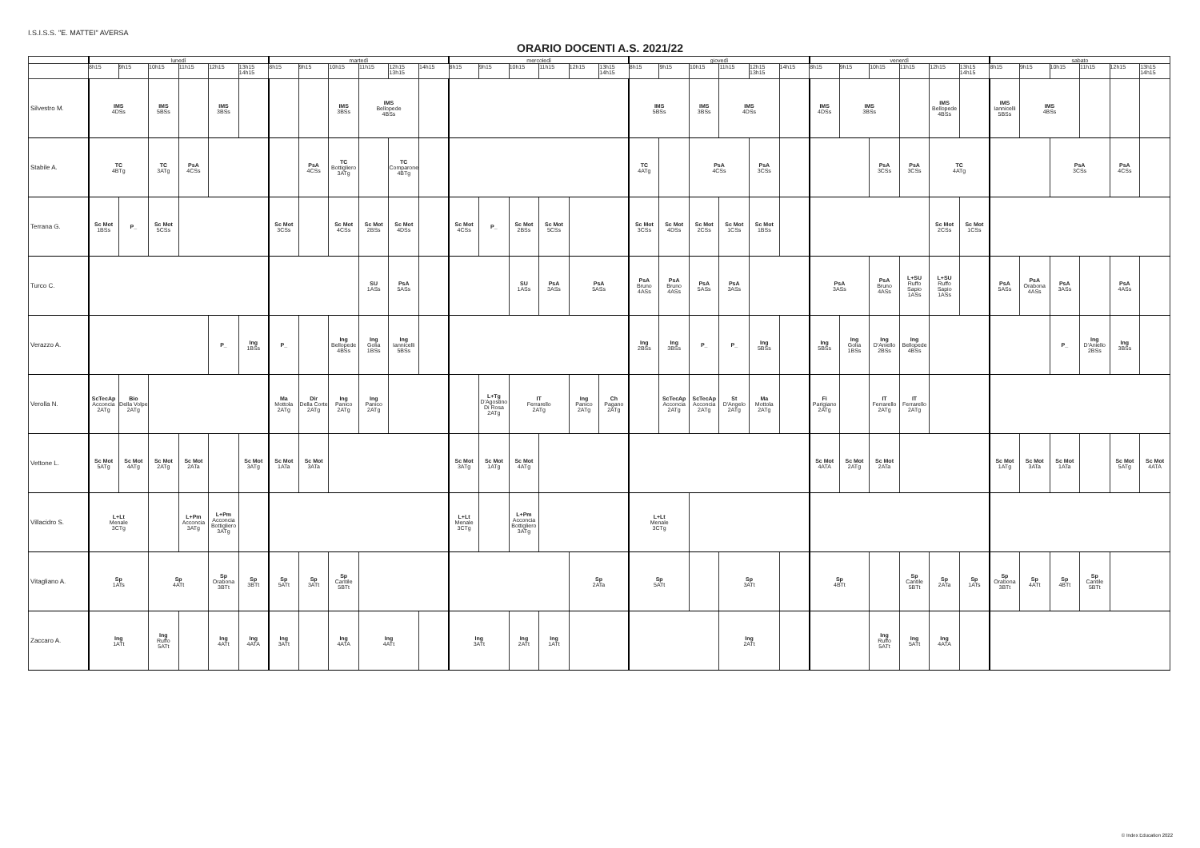I.S.I.S.S. "E. MATTEI" AVERSA
ORARIO DOCENTI A.S. 2021/22
| | lunedì | | | | | | martedì | | | | | | mercoledì | | | | | | giovedì | | | | | | venerdì | | | | | | sabato | | | | | |
| --- | --- | --- | --- | --- | --- | --- | --- | --- | --- | --- | --- | --- | --- | --- | --- | --- | --- | --- | --- | --- | --- | --- | --- | --- | --- | --- | --- | --- | --- | --- | --- | --- | --- | --- | --- | --- |
| | 8h15 | 9h15 | 10h15 | 11h15 | 12h15 | 13h15 14h15 | 8h15 | 9h15 | 10h15 | 11h15 | 12h15 13h15 | 14h15 | 8h15 | 9h15 | 10h15 | 11h15 | 12h15 | 13h15 14h15 | 8h15 | 9h15 | 10h15 | 11h15 | 12h15 13h15 | 14h15 | 8h15 | 9h15 | 10h15 | 11h15 | 12h15 | 13h15 14h15 | 8h15 | 9h15 | 10h15 | 11h15 | 12h15 | 13h15 14h15 |
| Silvestro M. | IMS 4DSs | | IMS 5BSs | | IMS 3BSs | | | | IMS 3BSs | IMS Bellopede 4BSs | | | | | | | | | IMS 5BSs | | IMS 3BSs | IMS 4DSs | | | IMS 4DSs | IMS 3BSs | | | IMS Bellopede 4BSs | | IMS Iannicelli 5BSs | IMS 4BSs | | | | |
| Stabile A. | TC 4BTg | | TC 3ATg | PsA 4CSs | | | | PsA 4CSs | TC Bottigliero 3ATg | | TC Comparone 4BTg | | | | | | | | TC 4ATg | | PsA 4CSs | | PsA 3CSs | | | | PsA 3CSs | PsA 3CSs | TC 4ATg | | | | PsA 3CSs | | PsA 4CSs | |
| Terrana G. | Sc Mot 1BSs | P_ | Sc Mot 5CSs | | | | Sc Mot 3CSs | | Sc Mot 4CSs | Sc Mot 2BSs | Sc Mot 4DSs | | Sc Mot 4CSs | P_ | Sc Mot 2BSs | Sc Mot 5CSs | | | Sc Mot 3CSs | Sc Mot 4DSs | Sc Mot 2CSs | Sc Mot 1CSs | Sc Mot 1BSs | | | | | | Sc Mot 2CSs | Sc Mot 1CSs | | | | | | |
| Turco C. | | | | | | | | | | SU 1ASs | PsA 5ASs | | | | SU 1ASs | PsA 3ASs | PsA 5ASs | | PsA Bruno 4ASs | PsA Bruno 4ASs | PsA 5ASs | PsA 3ASs | | | PsA 3ASs | | PsA Bruno 4ASs | L+SU Ruffo Sapio 1ASs | L+SU Ruffo Sapio 1ASs | | PsA 5ASs | PsA Orabona 4ASs | PsA 3ASs | | PsA 4ASs | |
| Verazzo A. | | | | | P_ | Ing 1BSs | P_ | | Ing Bellopede 4BSs | Ing Golia 1BSs | Ing Iannicelli 5BSs | | | | | | | | Ing 2BSs | Ing 3BSs | P_ | P_ | Ing 5BSs | | Ing 5BSs | Ing Golia 1BSs | Ing D'Aniello 2BSs | Ing Bellopede 4BSs | | | | | P_ | Ing D'Aniello 2BSs | Ing 3BSs | |
| Verolla N. | ScTecAp Acconcia 2ATg | Bio Della Volpe 2ATg | | | | | Ma Mottola 2ATg | Dir Della Corte 2ATg | Ing Panico 2ATg | Ing Panico 2ATg | | | | L+Tg D'Agostino Di Rosa 2ATg | IT Ferrarello 2ATg | | Ing Panico 2ATg | Ch Pagano 2ATg | | ScTecAp Acconcia 2ATg | ScTecAp Acconcia 2ATg | St D'Angelo 2ATg | Ma Mottola 2ATg | | Fi Parigiano 2ATg | | IT Ferrarello 2ATg | IT Ferrarello 2ATg | | | | | | | | |
| Vettone L. | Sc Mot 5ATg | Sc Mot 4ATg | Sc Mot 2ATg | Sc Mot 2ATa | | Sc Mot 3ATg | Sc Mot 1ATa | Sc Mot 3ATa | | | | | Sc Mot 3ATg | Sc Mot 1ATg | Sc Mot 4ATg | | | | | | | | | | Sc Mot 4ATA | Sc Mot 2ATg | Sc Mot 2ATa | | | | Sc Mot 1ATg | Sc Mot 3ATa | Sc Mot 1ATa | | Sc Mot 5ATg | Sc Mot 4ATA |
| Villacidro S. | L+Lt Menale 3CTg | | | L+Pm Acconcia 3ATg | L+Pm Acconcia Bottigliero 3ATg | | | | | | | | L+Lt Menale 3CTg | | L+Pm Acconcia Bottigliero 3ATg | | | | L+Lt Menale 3CTg | | | | | | | | | | | | | | | | | |
| Vitagliano A. | Sp 1ATs | | Sp 4ATt | | Sp Orabona 3BTt | Sp 3BTt | Sp 5ATt | Sp 3ATt | Sp Cantile 5BTt | | | | | | | | Sp 2ATa | | Sp 5ATt | | | Sp 3ATt | | | Sp 4BTt | | | Sp Cantile 5BTt | Sp 2ATa | Sp 1ATs | Sp Orabona 3BTt | Sp 4ATt | Sp 4BTt | Sp Cantile 5BTt | | |
| Zaccaro A. | Ing 1ATt | | Ing Ruffo 5ATt | | Ing 4ATt | Ing 4ATA | Ing 3ATt | | Ing 4ATA | Ing 4ATt | | | Ing 3ATt | | Ing 2ATt | Ing 1ATt | | | | | | Ing 2ATt | | | | | Ing Ruffo 5ATt | Ing 5ATt | Ing 4ATA | | | | | | | |
© Index Education 2022